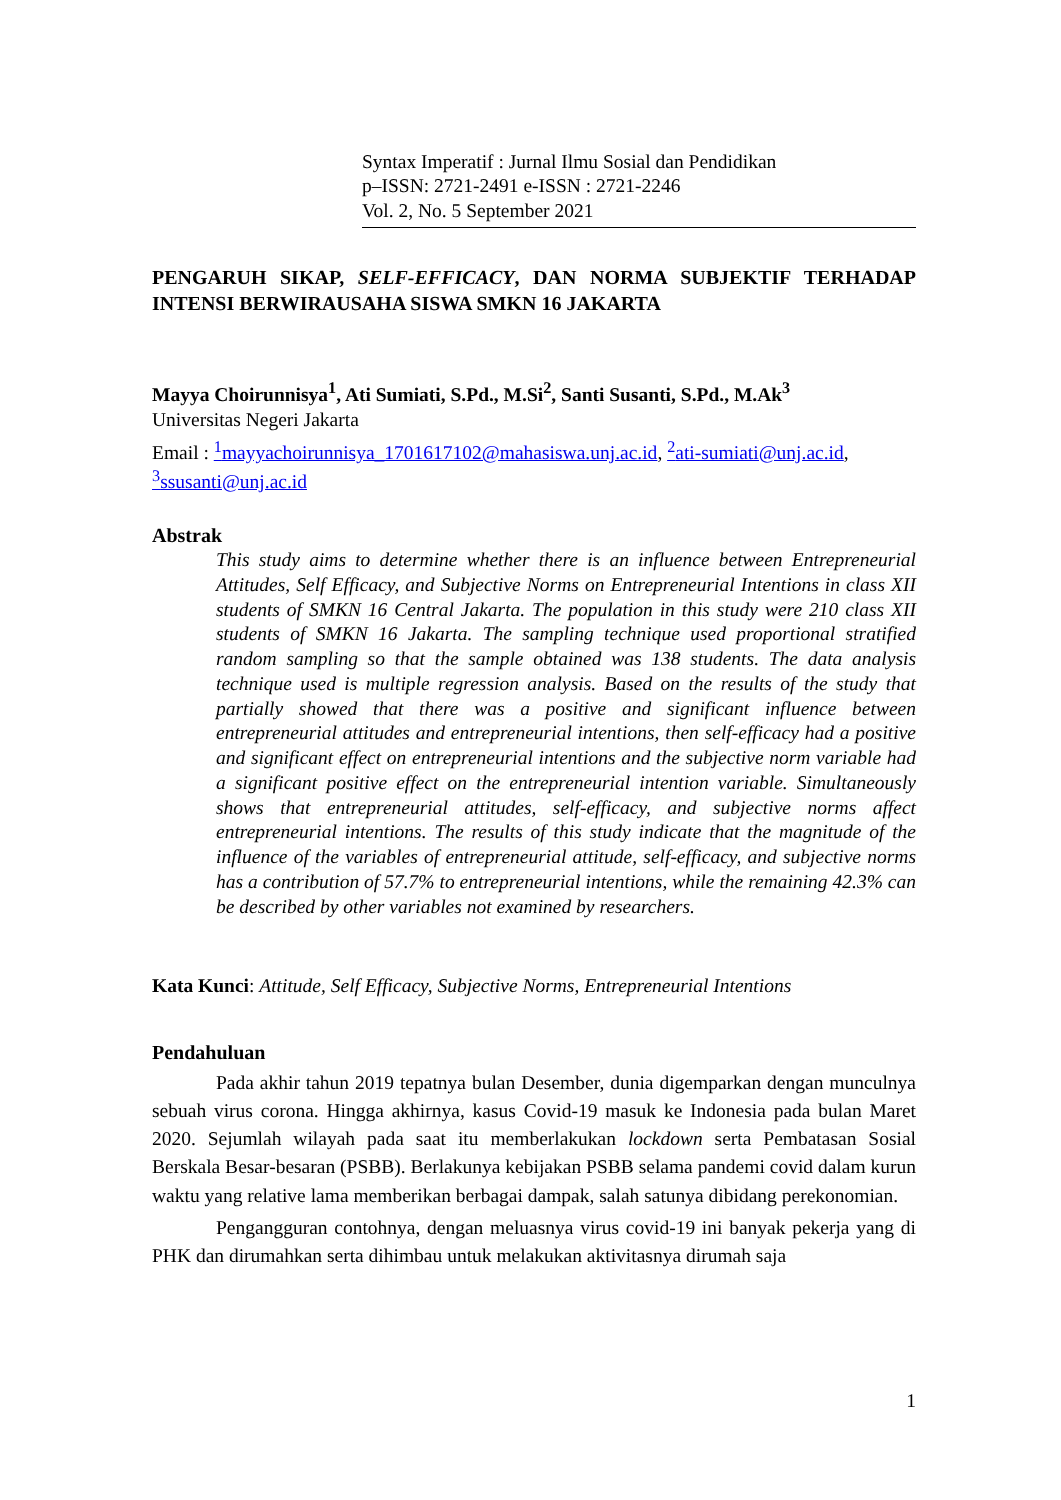Syntax Imperatif : Jurnal Ilmu Sosial dan Pendidikan
p–ISSN: 2721-2491 e-ISSN : 2721-2246
Vol. 2, No. 5 September 2021
PENGARUH SIKAP, SELF-EFFICACY, DAN NORMA SUBJEKTIF TERHADAP INTENSI BERWIRAUSAHA SISWA SMKN 16 JAKARTA
Mayya Choirunnisya<sup>1</sup>, Ati Sumiati, S.Pd., M.Si<sup>2</sup>, Santi Susanti, S.Pd., M.Ak<sup>3</sup>
Universitas Negeri Jakarta
Email : <sup>1</sup>mayyachoirunnisya_1701617102@mahasiswa.unj.ac.id, <sup>2</sup>ati-sumiati@unj.ac.id, <sup>3</sup>ssusanti@unj.ac.id
Abstrak
This study aims to determine whether there is an influence between Entrepreneurial Attitudes, Self Efficacy, and Subjective Norms on Entrepreneurial Intentions in class XII students of SMKN 16 Central Jakarta. The population in this study were 210 class XII students of SMKN 16 Jakarta. The sampling technique used proportional stratified random sampling so that the sample obtained was 138 students. The data analysis technique used is multiple regression analysis. Based on the results of the study that partially showed that there was a positive and significant influence between entrepreneurial attitudes and entrepreneurial intentions, then self-efficacy had a positive and significant effect on entrepreneurial intentions and the subjective norm variable had a significant positive effect on the entrepreneurial intention variable. Simultaneously shows that entrepreneurial attitudes, self-efficacy, and subjective norms affect entrepreneurial intentions. The results of this study indicate that the magnitude of the influence of the variables of entrepreneurial attitude, self-efficacy, and subjective norms has a contribution of 57.7% to entrepreneurial intentions, while the remaining 42.3% can be described by other variables not examined by researchers.
Kata Kunci: Attitude, Self Efficacy, Subjective Norms, Entrepreneurial Intentions
Pendahuluan
Pada akhir tahun 2019 tepatnya bulan Desember, dunia digemparkan dengan munculnya sebuah virus corona. Hingga akhirnya, kasus Covid-19 masuk ke Indonesia pada bulan Maret 2020. Sejumlah wilayah pada saat itu memberlakukan lockdown serta Pembatasan Sosial Berskala Besar-besaran (PSBB). Berlakunya kebijakan PSBB selama pandemi covid dalam kurun waktu yang relative lama memberikan berbagai dampak, salah satunya dibidang perekonomian.
Pengangguran contohnya, dengan meluasnya virus covid-19 ini banyak pekerja yang di PHK dan dirumahkan serta dihimbau untuk melakukan aktivitasnya dirumah saja
1